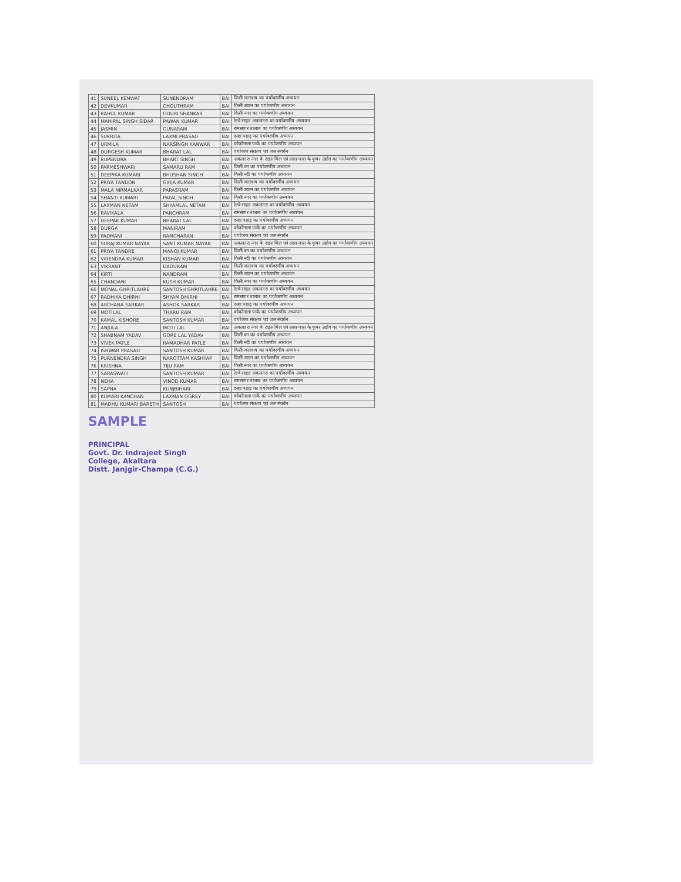| 41 | SUNEEL KENWAT | SUNENDRAM | BAI | किसी जलाशय का पर्यावरणीय अध्ययन |
| 42 | DEVKUMAR | CHOUTHRAM | BAI | किसी उद्यान का पर्यावरणीय अध्ययन |
| 43 | RAHUL KUMAR | GOURI SHANKAR | BAI | किसी नगर का पर्यावरणीय अध्ययन |
| 44 | MAHIPAL SINGH SIDAR | PAWAN KUMAR | BAI | रेल्वे साइड अकलतरा का पर्यावरणीय अध्ययन |
| 45 | JASMIN | GUNARAM | BAI | रामसागर तालाब का पर्यावरणीय अध्ययन |
| 46 | SUKRITA | LAXMI PRASAD | BAI | दल्हा पहाड़ का पर्यावरणीय अध्ययन |
| 47 | URMILA | NARSINGH KANWAR | BAI | कोकोनाला पार्क का पर्यावरणीय अध्ययन |
| 48 | DURGESH KUMAR | BHARAT LAL | BAI | पर्यावरण संरक्षण एवं जल संवर्धन |
| 49 | RUPENDRA | BHART SINGH | BAI | अकलतरा नगर के राइस मिल एवं आस-पास के कृषर उद्योग का पर्यावरणीय अध्ययन |
| 50 | PARMESHWARI | SAMARU RAM | BAI | किसी वन का पर्यावरणीय अध्ययन |
| 51 | DEEPIKA KUMARI | BHUSHAN SINGH | BAI | किसी नदी का पर्यावरणीय अध्ययन |
| 52 | PRIYA TANDON | GIRJA KUMAR | BAI | किसी जलाशय का पर्यावरणीय अध्ययन |
| 53 | MALA NIRMALKAR | PARASRAM | BAI | किसी उद्यान का पर्यावरणीय अध्ययन |
| 54 | SHANTI KUMARI | PATAL SINGH | BAI | किसी नगर का पर्यावरणीय अध्ययन |
| 55 | LAXMAN NETAM | SHYAMLAL NETAM | BAI | रेल्वे साइड अकलतरा का पर्यावरणीय अध्ययन |
| 56 | RAVIKALA | PANCHRAM | BAI | रामसागर तालाब का पर्यावरणीय अध्ययन |
| 57 | DEEPAK KUMAR | BHARAT LAL | BAI | दल्हा पहाड़ का पर्यावरणीय अध्ययन |
| 58 | DURGA | MANIRAM | BAI | कोकोनाला पार्क का पर्यावरणीय अध्ययन |
| 59 | PADMANI | RAMCHARAN | BAI | पर्यावरण संरक्षण एवं जल संवर्धन |
| 60 | SURAJ KUMAR NAYAK | SANT KUMAR NAYAK | BAI | अकलतरा नगर के राइस मिल एवं आस-पास के कृषर उद्योग का पर्यावरणीय अध्ययन |
| 61 | PRIYA TANDRE | MANOJ KUMAR | BAI | किसी वन का पर्यावरणीय अध्ययन |
| 62 | VIRENDRA KUMAR | KISHAN KUMAR | BAI | किसी नदी का पर्यावरणीय अध्ययन |
| 63 | VIKRANT | DADURAM | BAI | किसी जलाशय का पर्यावरणीय अध्ययन |
| 64 | KIRTI | NANDRAM | BAI | किसी उद्यान का पर्यावरणीय अध्ययन |
| 65 | CHANDANI | KUSH KUMAR | BAI | किसी नगर का पर्यावरणीय अध्ययन |
| 66 | MONAL GHRITLAHRE | SANTOSH GHRITLAHRE | BAI | रेल्वे साइड अकलतरा का पर्यावरणीय अध्ययन |
| 67 | RADHIKA DHIRHI | SHYAM DHIRHI | BAI | रामसागर तालाब का पर्यावरणीय अध्ययन |
| 68 | ARCHANA SARKAR | ASHOK SARKAR | BAI | दल्हा पहाड़ का पर्यावरणीय अध्ययन |
| 69 | MOTILAL | THARU RAM | BAI | कोकोनाला पार्क का पर्यावरणीय अध्ययन |
| 70 | KAMAL KISHORE | SANTOSH KUMAR | BAI | पर्यावरण संरक्षण एवं जल संवर्धन |
| 71 | ANJULA | MOTI LAL | BAI | अकलतरा नगर के राइस मिल एवं आस-पास के कृषर उद्योग का पर्यावरणीय अध्ययन |
| 72 | SHABNAM YADAV | GORE LAL YADAV | BAI | किसी वन का पर्यावरणीय अध्ययन |
| 73 | VIVEK PATLE | RAMADHAR PATLE | BAI | किसी नदी का पर्यावरणीय अध्ययन |
| 74 | ISHWAR PRASAD | SANTOSH KUMAR | BAI | किसी जलाशय का पर्यावरणीय अध्ययन |
| 75 | PURNENDRA SINGH | NAROTTAM KASHYAP | BAI | किसी उद्यान का पर्यावरणीय अध्ययन |
| 76 | KRISHNA | TIJU RAM | BAI | किसी नगर का पर्यावरणीय अध्ययन |
| 77 | SARASWATI | SANTOSH KUMAR | BAI | रेल्वे साइड अकलतरा का पर्यावरणीय अध्ययन |
| 78 | NEHA | VINOD KUMAR | BAI | रामसागर तालाब का पर्यावरणीय अध्ययन |
| 79 | SAPNA | KUNJBIHARI | BAI | दल्हा पहाड़ का पर्यावरणीय अध्ययन |
| 80 | KUMARI KANCHAN | LAXMAN OGREY | BAI | कोकोनाला पार्क का पर्यावरणीय अध्ययन |
| 81 | MADHU KUMARI BARETH | SANTOSH | BAI | पर्यावरण संरक्षण एवं जल संवर्धन |
SAMPLE
PRINCIPAL
Govt. Dr. Indrajeet Singh
College, Akaltara
Distt. Janjgir-Champa (C.G.)